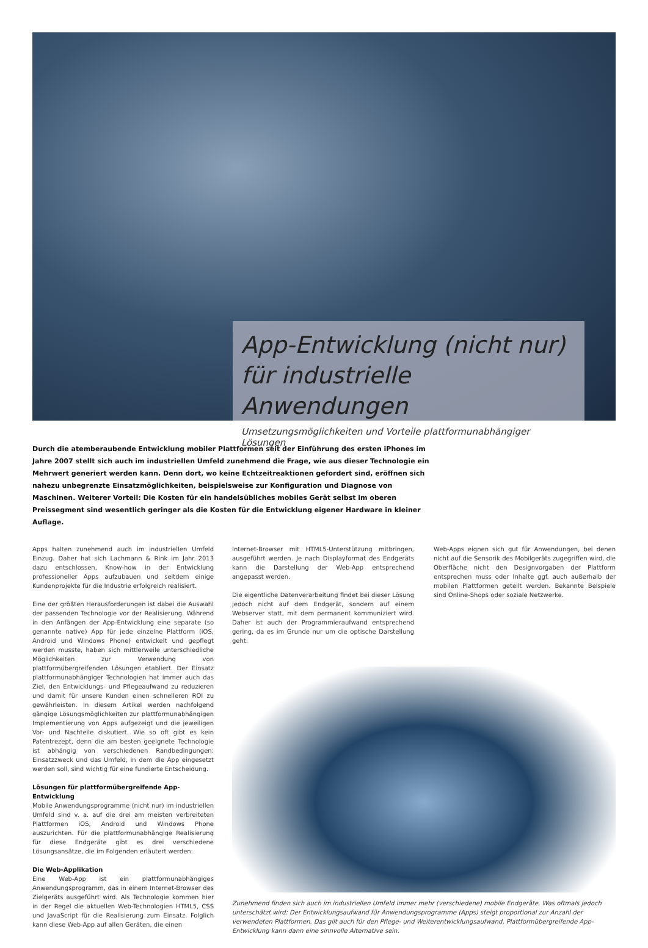App-Entwicklung (nicht nur) für industrielle Anwendungen
Umsetzungsmöglichkeiten und Vorteile plattformunabhängiger Lösungen
Durch die atemberaubende Entwicklung mobiler Plattformen seit der Einführung des ersten iPhones im Jahre 2007 stellt sich auch im industriellen Umfeld zunehmend die Frage, wie aus dieser Technologie ein Mehrwert generiert werden kann. Denn dort, wo keine Echtzeitreaktionen gefordert sind, eröffnen sich nahezu unbegrenzte Einsatzmöglichkeiten, beispielsweise zur Konfiguration und Diagnose von Maschinen. Weiterer Vorteil: Die Kosten für ein handelsübliches mobiles Gerät selbst im oberen Preissegment sind wesentlich geringer als die Kosten für die Entwicklung eigener Hardware in kleiner Auflage.
Apps halten zunehmend auch im industriellen Umfeld Einzug. Daher hat sich Lachmann & Rink im Jahr 2013 dazu entschlossen, Know-how in der Entwicklung professioneller Apps aufzubauen und seitdem einige Kundenprojekte für die Industrie erfolgreich realisiert.
Eine der größten Herausforderungen ist dabei die Auswahl der passenden Technologie vor der Realisierung. Während in den Anfängen der App-Entwicklung eine separate (so genannte native) App für jede einzelne Plattform (iOS, Android und Windows Phone) entwickelt und gepflegt werden musste, haben sich mittlerweile unterschiedliche Möglichkeiten zur Verwendung von plattformübergreifenden Lösungen etabliert. Der Einsatz plattformunabhängiger Technologien hat immer auch das Ziel, den Entwicklungs- und Pflegeaufwand zu reduzieren und damit für unsere Kunden einen schnelleren ROI zu gewährleisten. In diesem Artikel werden nachfolgend gängige Lösungsmöglichkeiten zur plattformunabhängigen Implementierung von Apps aufgezeigt und die jeweiligen Vor- und Nachteile diskutiert. Wie so oft gibt es kein Patentrezept, denn die am besten geeignete Technologie ist abhängig von verschiedenen Randbedingungen: Einsatzzweck und das Umfeld, in dem die App eingesetzt werden soll, sind wichtig für eine fundierte Entscheidung.
Lösungen für plattformübergreifende App-Entwicklung
Mobile Anwendungsprogramme (nicht nur) im industriellen Umfeld sind v. a. auf die drei am meisten verbreiteten Plattformen iOS, Android und Windows Phone auszurichten. Für die plattformunabhängige Realisierung für diese Endgeräte gibt es drei verschiedene Lösungsansätze, die im Folgenden erläutert werden.
Die Web-Applikation
Eine Web-App ist ein plattformunabhängiges Anwendungsprogramm, das in einem Internet-Browser des Zielgeräts ausgeführt wird. Als Technologie kommen hier in der Regel die aktuellen Web-Technologien HTML5, CSS und JavaScript für die Realisierung zum Einsatz. Folglich kann diese Web-App auf allen Geräten, die einen
Internet-Browser mit HTML5-Unterstützung mitbringen, ausgeführt werden. Je nach Displayformat des Endgeräts kann die Darstellung der Web-App entsprechend angepasst werden.
Die eigentliche Datenverarbeitung findet bei dieser Lösung jedoch nicht auf dem Endgerät, sondern auf einem Webserver statt, mit dem permanent kommuniziert wird. Daher ist auch der Programmieraufwand entsprechend gering, da es im Grunde nur um die optische Darstellung geht.
Web-Apps eignen sich gut für Anwendungen, bei denen nicht auf die Sensorik des Mobilgeräts zugegriffen wird, die Oberfläche nicht den Designvorgaben der Plattform entsprechen muss oder Inhalte ggf. auch außerhalb der mobilen Plattformen geteilt werden. Bekannte Beispiele sind Online-Shops oder soziale Netzwerke.
Zunehmend finden sich auch im industriellen Umfeld immer mehr (verschiedene) mobile Endgeräte. Was oftmals jedoch unterschätzt wird: Der Entwicklungsaufwand für Anwendungsprogramme (Apps) steigt proportional zur Anzahl der verwendeten Plattformen. Das gilt auch für den Pflege- und Weiterentwicklungsaufwand. Plattformübergreifende App-Entwicklung kann dann eine sinnvolle Alternative sein.